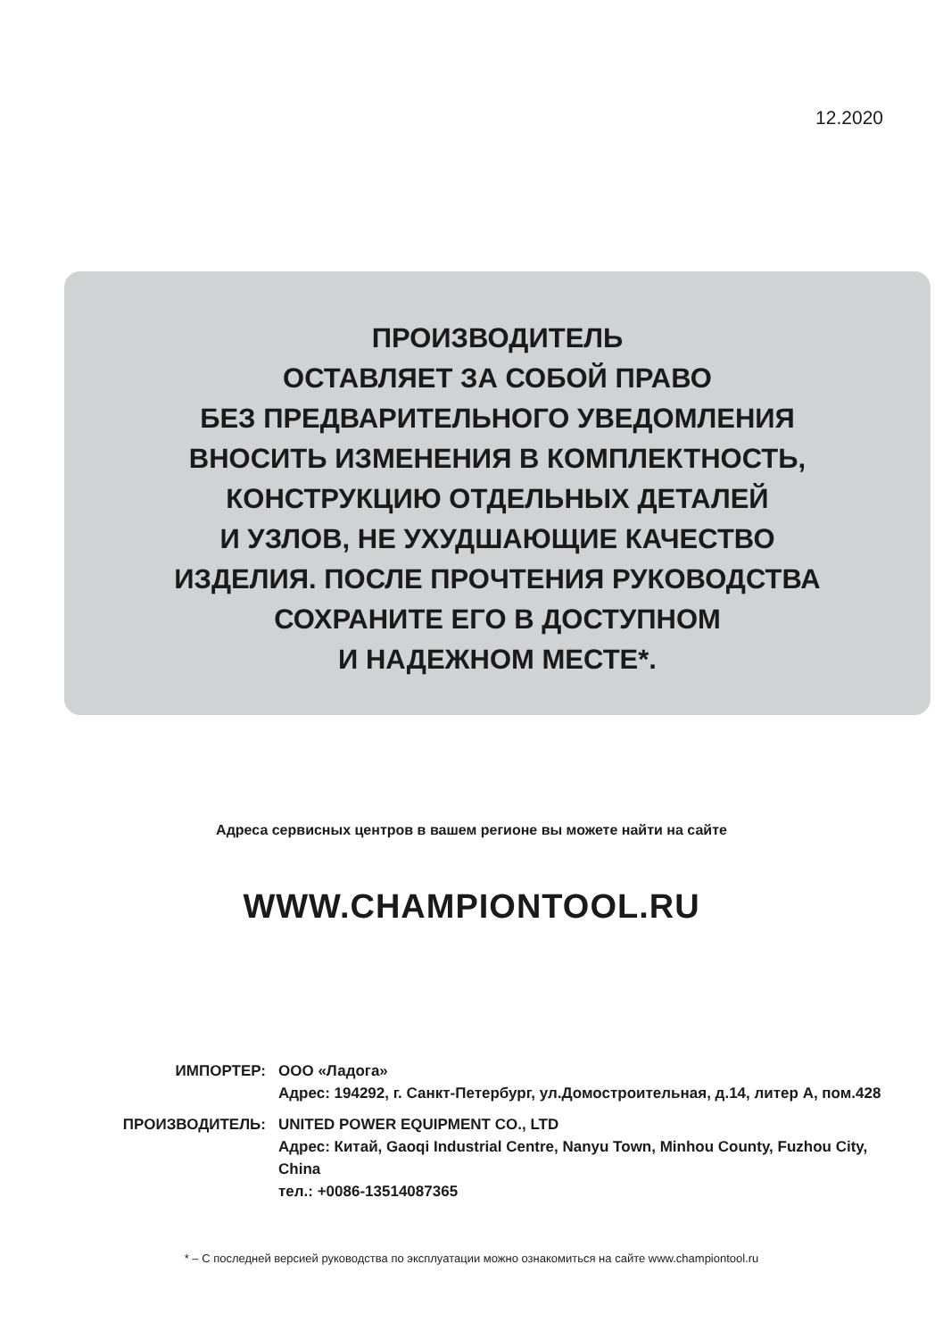12.2020
ПРОИЗВОДИТЕЛЬ
ОСТАВЛЯЕТ ЗА СОБОЙ ПРАВО
БЕЗ ПРЕДВАРИТЕЛЬНОГО УВЕДОМЛЕНИЯ
ВНОСИТЬ ИЗМЕНЕНИЯ В КОМПЛЕКТНОСТЬ,
КОНСТРУКЦИЮ ОТДЕЛЬНЫХ ДЕТАЛЕЙ
И УЗЛОВ, НЕ УХУДШАЮЩИЕ КАЧЕСТВО
ИЗДЕЛИЯ. ПОСЛЕ ПРОЧТЕНИЯ РУКОВОДСТВА
СОХРАНИТЕ ЕГО В ДОСТУПНОМ
И НАДЕЖНОМ МЕСТЕ*.
Адреса сервисных центров в вашем регионе вы можете найти на сайте
WWW.CHAMPIONTOOL.RU
ИМПОРТЕР: ООО «Ладога»
Адрес: 194292, г. Санкт-Петербург, ул.Домостроительная, д.14, литер А, пом.428
ПРОИЗВОДИТЕЛЬ: UNITED POWER EQUIPMENT CO., LTD
Адрес: Китай, Gaoqi Industrial Centre, Nanyu Town, Minhou County, Fuzhou City, China
тел.: +0086-13514087365
* – С последней версией руководства по эксплуатации можно ознакомиться на сайте www.championtool.ru